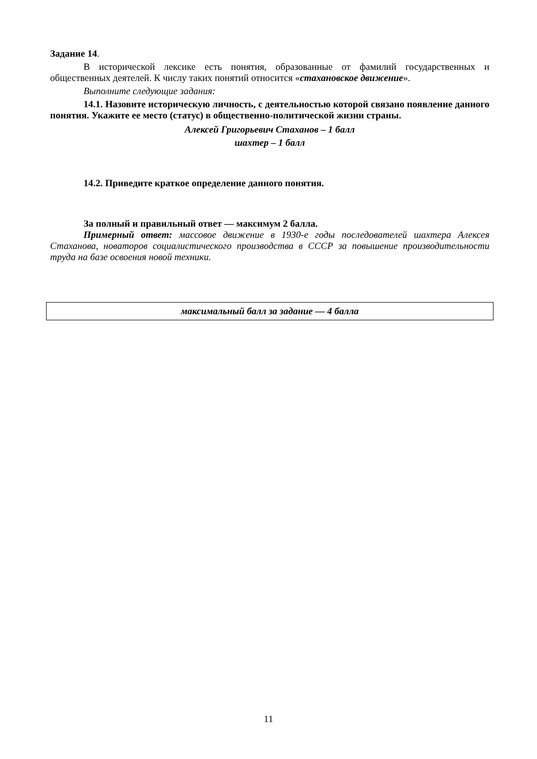Задание 14.
В исторической лексике есть понятия, образованные от фамилий государственных и общественных деятелей. К числу таких понятий относится «стахановское движение».
Выполните следующие задания:
14.1. Назовите историческую личность, с деятельностью которой связано появление данного понятия. Укажите ее место (статус) в общественно-политической жизни страны.
Алексей Григорьевич Стаханов – 1 балл
шахтер – 1 балл
14.2. Приведите краткое определение данного понятия.
За полный и правильный ответ — максимум 2 балла.
Примерный ответ: массовое движение в 1930-е годы последователей шахтера Алексея Стаханова, новаторов социалистического производства в СССР за повышение производительности труда на базе освоения новой техники.
максимальный балл за задание — 4 балла
11